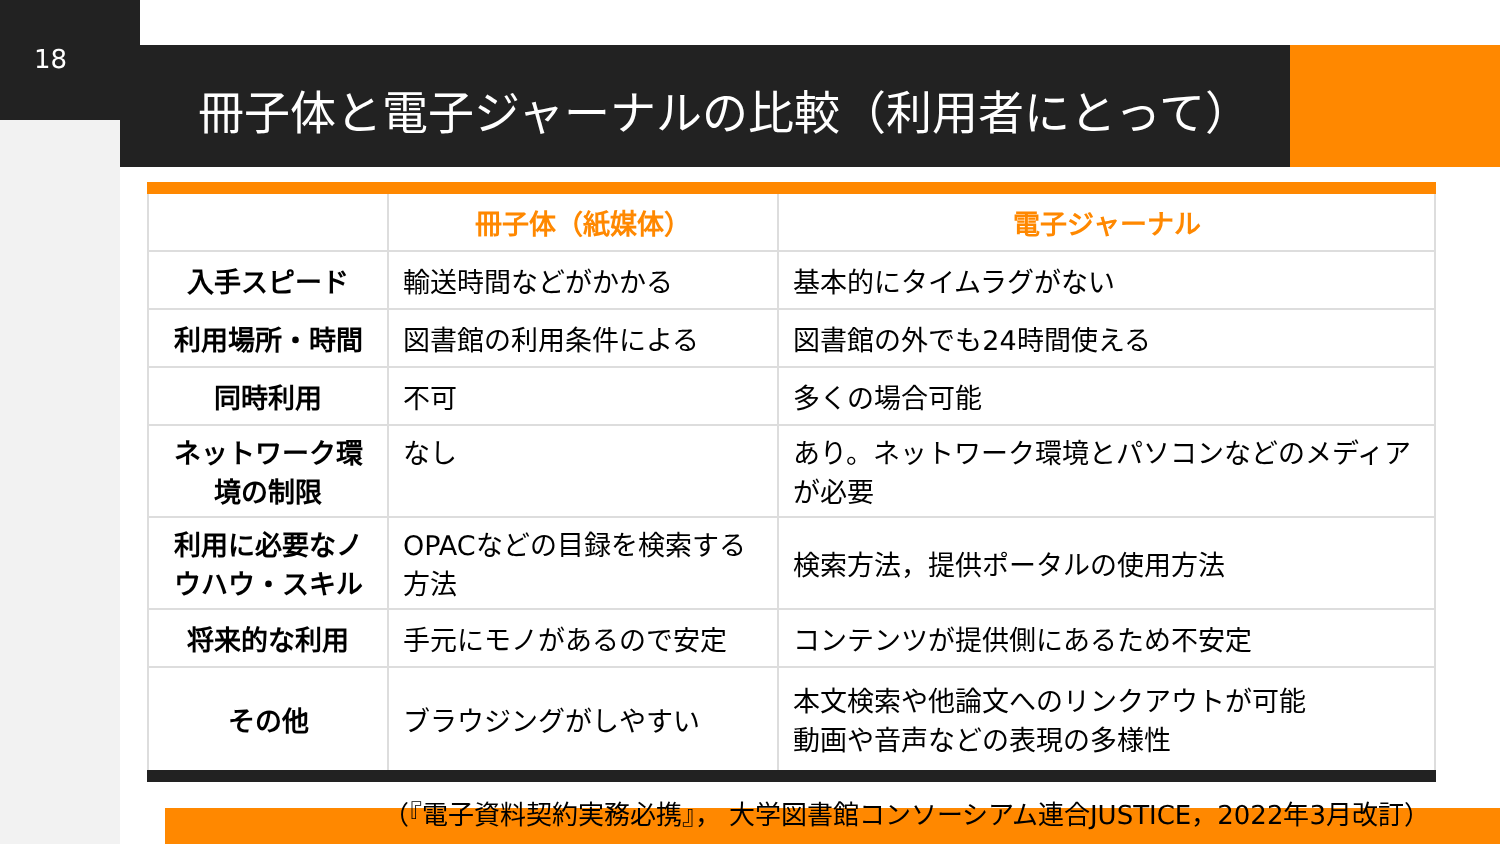18
冊子体と電子ジャーナルの比較（利用者にとって）
| | 冊子体（紙媒体） | 電子ジャーナル |
| --- | --- | --- |
| 入手スピード | 輸送時間などがかかる | 基本的にタイムラグがない |
| 利用場所・時間 | 図書館の利用条件による | 図書館の外でも24時間使える |
| 同時利用 | 不可 | 多くの場合可能 |
| ネットワーク環境の制限 | なし | あり。ネットワーク環境とパソコンなどのメディアが必要 |
| 利用に必要なノウハウ・スキル | OPACなどの目録を検索する方法 | 検索方法，提供ポータルの使用方法 |
| 将来的な利用 | 手元にモノがあるので安定 | コンテンツが提供側にあるため不安定 |
| その他 | ブラウジングがしやすい | 本文検索や他論文へのリンクアウトが可能 動画や音声などの表現の多様性 |
（『電子資料契約実務必携』， 大学図書館コンソーシアム連合JUSTICE，2022年3月改訂）